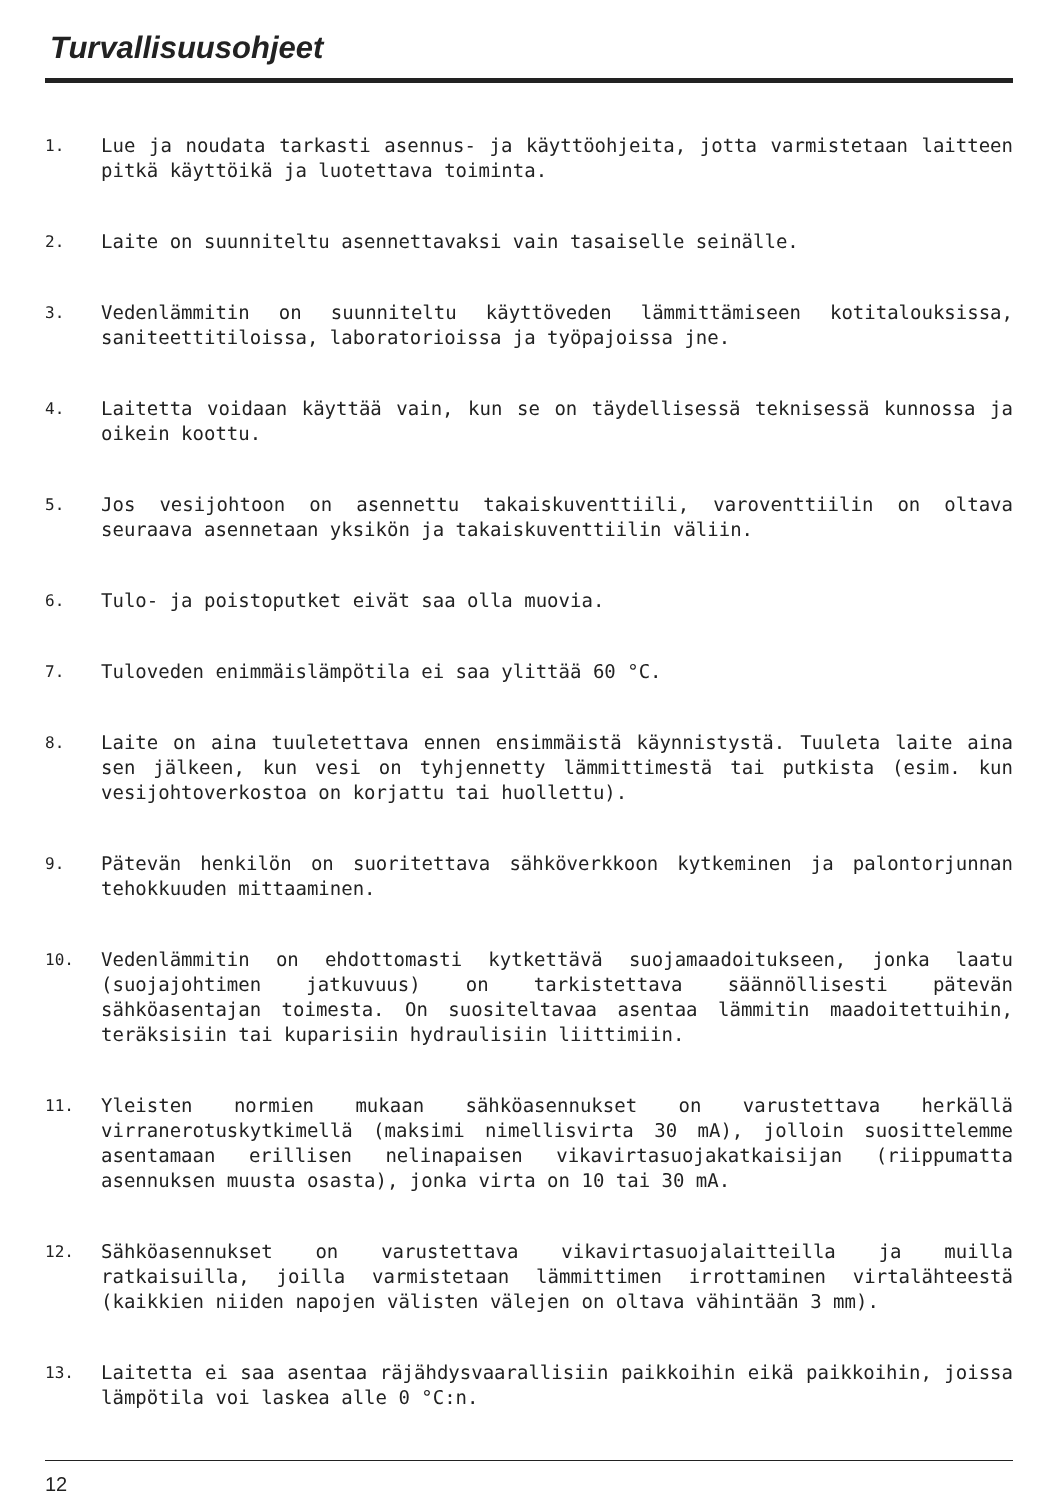Turvallisuusohjeet
1. Lue ja noudata tarkasti asennus- ja käyttöohjeita, jotta varmistetaan laitteen pitkä käyttöikä ja luotettava toiminta.
2. Laite on suunniteltu asennettavaksi vain tasaiselle seinälle.
3. Vedenlämmitin on suunniteltu käyttöveden lämmittämiseen kotitalouksissa, saniteettitiloissa, laboratorioissa ja työpajoissa jne.
4. Laitetta voidaan käyttää vain, kun se on täydellisessä teknisessä kunnossa ja oikein koottu.
5. Jos vesijohtoon on asennettu takaiskuventtiili, varoventtiilin on oltava seuraava asennetaan yksikön ja takaiskuventtiilin väliin.
6. Tulo- ja poistoputket eivät saa olla muovia.
7. Tuloveden enimmäislämpötila ei saa ylittää 60 °C.
8. Laite on aina tuuletettava ennen ensimmäistä käynnistystä. Tuuleta laite aina sen jälkeen, kun vesi on tyhjennetty lämmittimestä tai putkista (esim. kun vesijohtoverkostoa on korjattu tai huollettu).
9. Pätevän henkilön on suoritettava sähköverkkoon kytkeminen ja palontorjunnan tehokkuuden mittaaminen.
10. Vedenlämmitin on ehdottomasti kytkettävä suojamaadoitukseen, jonka laatu (suojajohtimen jatkuvuus) on tarkistettava säännöllisesti pätevän sähköasentajan toimesta. On suositeltavaa asentaa lämmitin maadoitettuihin, teräksisiin tai kuparisiin hydraulisiin liittimiin.
11. Yleisten normien mukaan sähköasennukset on varustettava herkällä virranerotuskytkimellä (maksimi nimellisvirta 30 mA), jolloin suosittelemme asentamaan erillisen nelinapaisen vikavirtasuojakatkaisijan (riippumatta asennuksen muusta osasta), jonka virta on 10 tai 30 mA.
12. Sähköasennukset on varustettava vikavirtasuojalaitteilla ja muilla ratkaisuilla, joilla varmistetaan lämmittimen irrottaminen virtalähteestä (kaikkien niiden napojen välisten välejen on oltava vähintään 3 mm).
13. Laitetta ei saa asentaa räjähdysvaarallisiin paikkoihin eikä paikkoihin, joissa lämpötila voi laskea alle 0 °C:n.
12